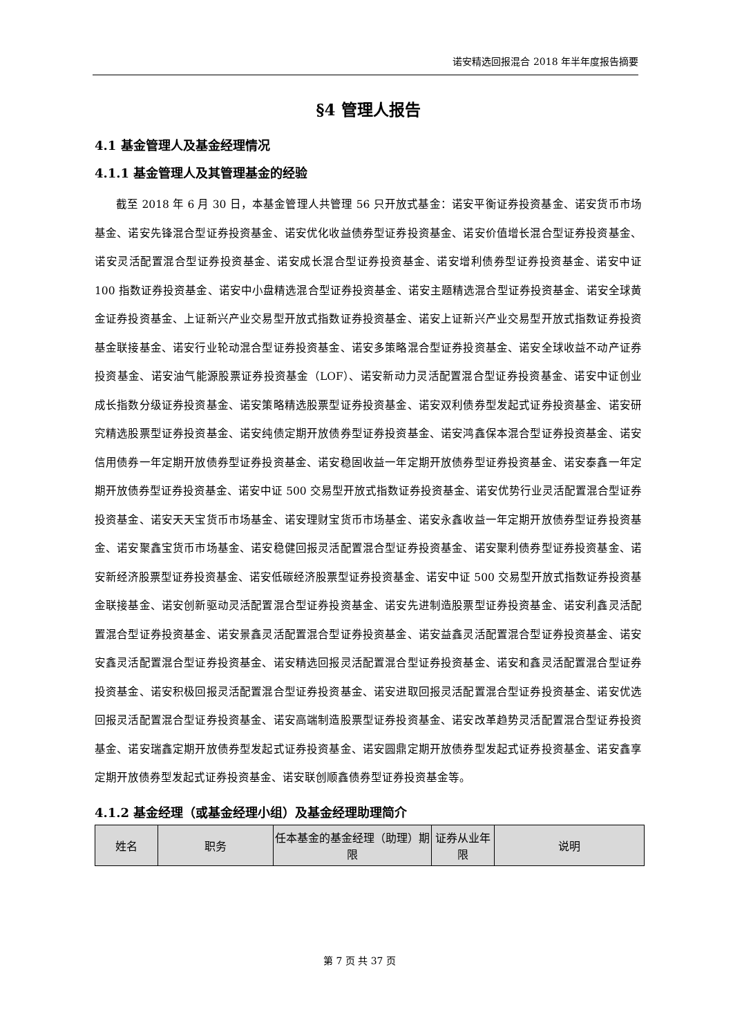诺安精选回报混合 2018 年半年度报告摘要
§4 管理人报告
4.1 基金管理人及基金经理情况
4.1.1 基金管理人及其管理基金的经验
截至 2018 年 6 月 30 日，本基金管理人共管理 56 只开放式基金：诺安平衡证券投资基金、诺安货币市场基金、诺安先锋混合型证券投资基金、诺安优化收益债券型证券投资基金、诺安价值增长混合型证券投资基金、诺安灵活配置混合型证券投资基金、诺安成长混合型证券投资基金、诺安增利债券型证券投资基金、诺安中证 100 指数证券投资基金、诺安中小盘精选混合型证券投资基金、诺安主题精选混合型证券投资基金、诺安全球黄金证券投资基金、上证新兴产业交易型开放式指数证券投资基金、诺安上证新兴产业交易型开放式指数证券投资基金联接基金、诺安行业轮动混合型证券投资基金、诺安多策略混合型证券投资基金、诺安全球收益不动产证券投资基金、诺安油气能源股票证券投资基金（LOF）、诺安新动力灵活配置混合型证券投资基金、诺安中证创业成长指数分级证券投资基金、诺安策略精选股票型证券投资基金、诺安双利债券型发起式证券投资基金、诺安研究精选股票型证券投资基金、诺安纯债定期开放债券型证券投资基金、诺安鸿鑫保本混合型证券投资基金、诺安信用债券一年定期开放债券型证券投资基金、诺安稳固收益一年定期开放债券型证券投资基金、诺安泰鑫一年定期开放债券型证券投资基金、诺安中证 500 交易型开放式指数证券投资基金、诺安优势行业灵活配置混合型证券投资基金、诺安天天宝货币市场基金、诺安理财宝货币市场基金、诺安永鑫收益一年定期开放债券型证券投资基金、诺安聚鑫宝货币市场基金、诺安稳健回报灵活配置混合型证券投资基金、诺安聚利债券型证券投资基金、诺安新经济股票型证券投资基金、诺安低碳经济股票型证券投资基金、诺安中证 500 交易型开放式指数证券投资基金联接基金、诺安创新驱动灵活配置混合型证券投资基金、诺安先进制造股票型证券投资基金、诺安利鑫灵活配置混合型证券投资基金、诺安景鑫灵活配置混合型证券投资基金、诺安益鑫灵活配置混合型证券投资基金、诺安安鑫灵活配置混合型证券投资基金、诺安精选回报灵活配置混合型证券投资基金、诺安和鑫灵活配置混合型证券投资基金、诺安积极回报灵活配置混合型证券投资基金、诺安进取回报灵活配置混合型证券投资基金、诺安优选回报灵活配置混合型证券投资基金、诺安高端制造股票型证券投资基金、诺安改革趋势灵活配置混合型证券投资基金、诺安瑞鑫定期开放债券型发起式证券投资基金、诺安圆鼎定期开放债券型发起式证券投资基金、诺安鑫享定期开放债券型发起式证券投资基金、诺安联创顺鑫债券型证券投资基金等。
4.1.2 基金经理（或基金经理小组）及基金经理助理简介
| 姓名 | 职务 | 任本基金的基金经理（助理）期限 | 证券从业年限 | 说明 |
| --- | --- | --- | --- | --- |
第 7 页 共 37 页